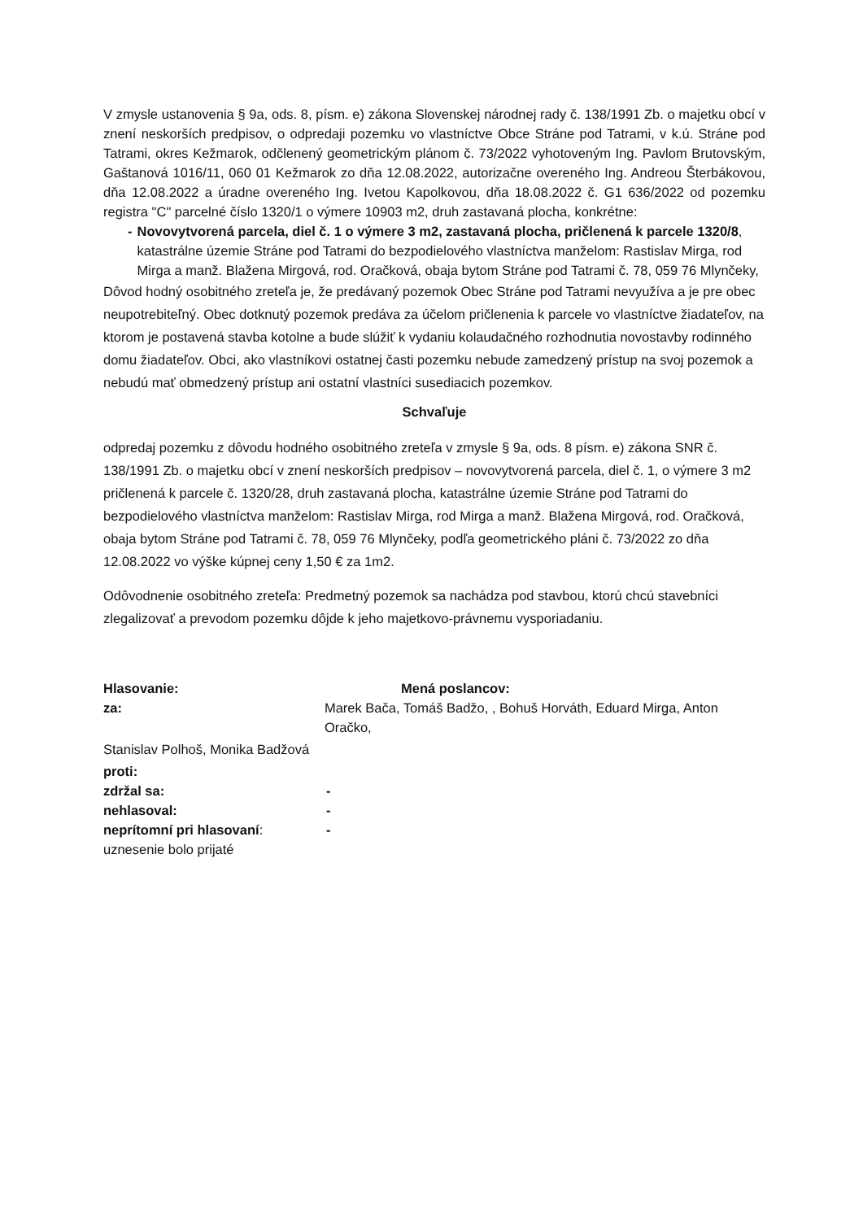V zmysle ustanovenia § 9a, ods. 8, písm. e) zákona Slovenskej národnej rady č. 138/1991 Zb. o majetku obcí v znení neskorších predpisov, o odpredaji pozemku vo vlastníctve Obce Stráne pod Tatrami, v k.ú. Stráne pod Tatrami, okres Kežmarok, odčlenený geometrickým plánom č. 73/2022 vyhotoveným Ing. Pavlom Brutovským, Gaštanová 1016/11, 060 01 Kežmarok zo dňa 12.08.2022, autorizačne overeného Ing. Andreou Šterbákovou, dňa 12.08.2022 a úradne overeného Ing. Ivetou Kapolkovou, dňa 18.08.2022 č. G1 636/2022 od pozemku registra "C" parcelné číslo 1320/1 o výmere 10903 m2, druh zastavaná plocha, konkrétne:
- Novovytvorená parcela, diel č. 1 o výmere 3 m2, zastavaná plocha, pričlenená k parcele 1320/8, katastrálne územie Stráne pod Tatrami do bezpodielového vlastníctva manželom: Rastislav Mirga, rod Mirga a manž. Blažena Mirgová, rod. Oračková, obaja bytom Stráne pod Tatrami č. 78, 059 76 Mlynčeky,
Dôvod hodný osobitného zreteľa je, že predávaný pozemok Obec Stráne pod Tatrami nevyužíva a je pre obec neupotrebiteľný. Obec dotknutý pozemok predáva za účelom pričlenenia k parcele vo vlastníctve žiadateľov, na ktorom je postavená stavba kotolne a bude slúžiť k vydaniu kolaudačného rozhodnutia novostavby rodinného domu žiadateľov. Obci, ako vlastníkovi ostatnej časti pozemku nebude zamedzený prístup na svoj pozemok a nebudú mať obmedzený prístup ani ostatní vlastníci susediacich pozemkov.
Schvaľuje
odpredaj pozemku z dôvodu hodného osobitného zreteľa v zmysle § 9a, ods. 8 písm. e) zákona SNR č. 138/1991 Zb. o majetku obcí v znení neskorších predpisov – novovytvorená parcela, diel č. 1, o výmere 3 m2 pričlenená k parcele č. 1320/28, druh zastavaná plocha, katastrálne územie Stráne pod Tatrami do bezpodielového vlastníctva manželom: Rastislav Mirga, rod Mirga a manž. Blažena Mirgová, rod. Oračková, obaja bytom Stráne pod Tatrami č. 78, 059 76 Mlynčeky, podľa geometrického pláni č. 73/2022 zo dňa 12.08.2022 vo výške kúpnej ceny 1,50 € za 1m2.
Odôvodnenie osobitného zreteľa: Predmetný pozemok sa nachádza pod stavbou, ktorú chcú stavebníci zlegalizovať a prevodom pozemku dôjde k jeho majetkovo-právnemu vysporiadaniu.
Hlasovanie: Mená poslancov:
za: Marek Bača, Tomáš Badžo, , Bohuš Horváth, Eduard Mirga, Anton Oračko,
Stanislav Polhoš, Monika Badžová
proti:
zdržal sa: -
nehlasoval: -
neprítomní pri hlasovaní: -
uznesenie bolo prijaté